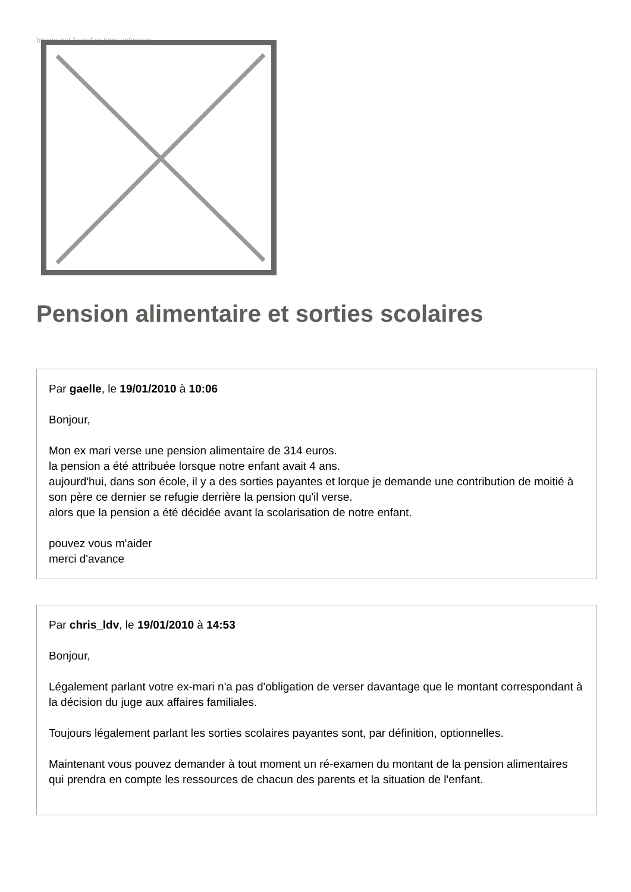Image not found or type unknown
Pension alimentaire et sorties scolaires
Par gaelle, le 19/01/2010 à 10:06
Bonjour,
Mon ex mari verse une pension alimentaire de 314 euros.
la pension a été attribuée lorsque notre enfant avait 4 ans.
aujourd'hui, dans son école, il y a des sorties payantes et lorque je demande une contribution de moitié à son père ce dernier se refugie derrière la pension qu'il verse.
alors que la pension a été décidée avant la scolarisation de notre enfant.
pouvez vous m'aider
merci d'avance
Par chris_ldv, le 19/01/2010 à 14:53
Bonjour,
Légalement parlant votre ex-mari n'a pas d'obligation de verser davantage que le montant correspondant à la décision du juge aux affaires familiales.
Toujours légalement parlant les sorties scolaires payantes sont, par définition, optionnelles.
Maintenant vous pouvez demander à tout moment un ré-examen du montant de la pension alimentaires qui prendra en compte les ressources de chacun des parents et la situation de l'enfant.